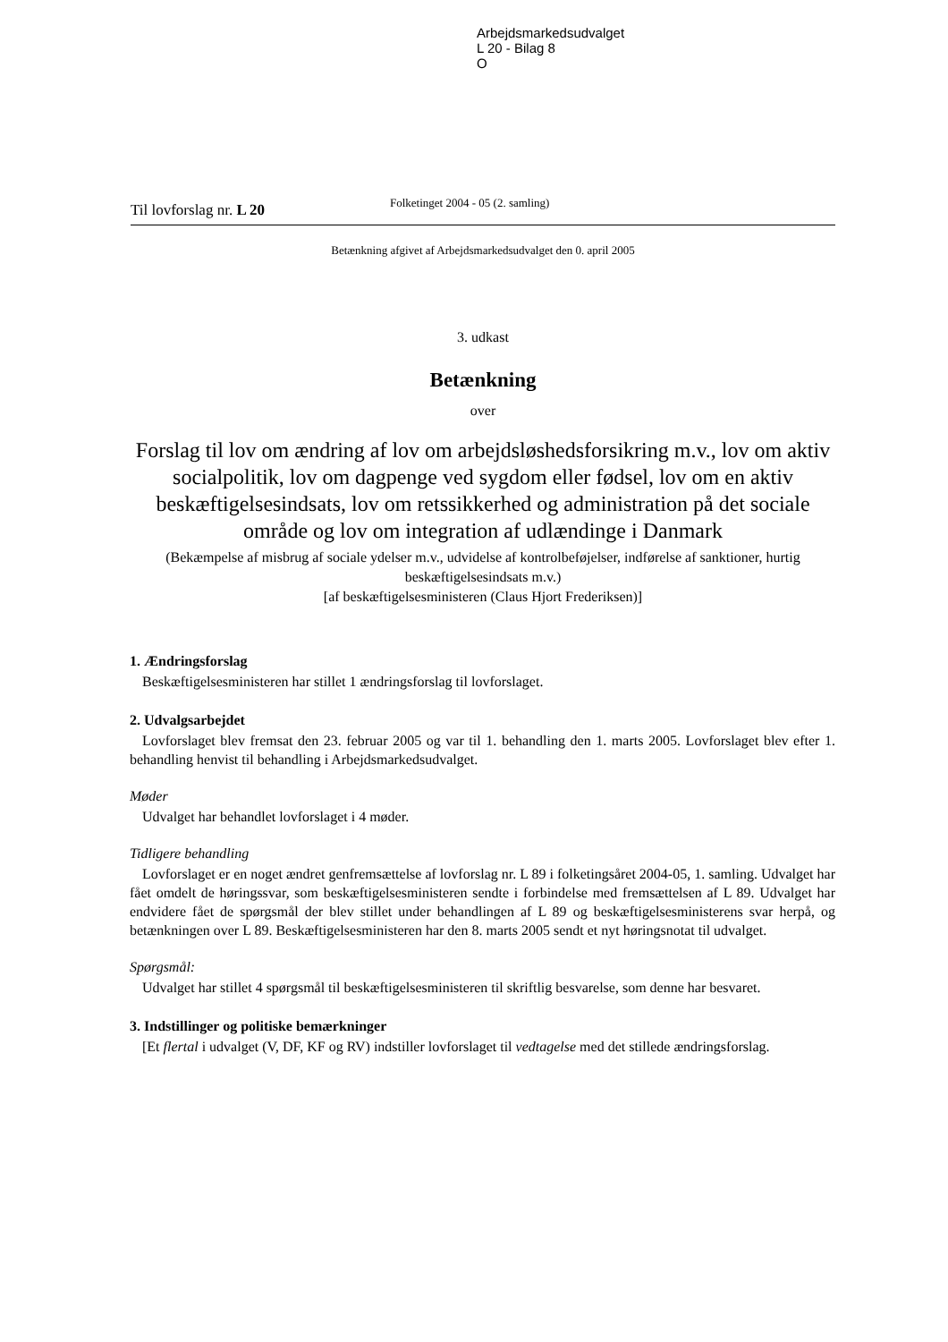Arbejdsmarkedsudvalget
L 20 - Bilag 8
O
Til lovforslag nr. L 20
Folketinget 2004 - 05 (2. samling)
Betænkning afgivet af Arbejdsmarkedsudvalget den 0. april 2005
3. udkast
Betænkning
over
Forslag til lov om ændring af lov om arbejdsløshedsforsikring m.v., lov om aktiv socialpolitik, lov om dagpenge ved sygdom eller fødsel, lov om en aktiv beskæftigelsesindsats, lov om retssikkerhed og administration på det sociale område og lov om integration af udlændinge i Danmark
(Bekæmpelse af misbrug af sociale ydelser m.v., udvidelse af kontrolbeføjelser, indførelse af sanktioner, hurtig beskæftigelsesindsats m.v.)
[af beskæftigelsesministeren (Claus Hjort Frederiksen)]
1. Ændringsforslag
Beskæftigelsesministeren har stillet 1 ændringsforslag til lovforslaget.
2. Udvalgsarbejdet
Lovforslaget blev fremsat den 23. februar 2005 og var til 1. behandling den 1. marts 2005. Lovforslaget blev efter 1. behandling henvist til behandling i Arbejdsmarkedsudvalget.
Møder
Udvalget har behandlet lovforslaget i 4 møder.
Tidligere behandling
Lovforslaget er en noget ændret genfremsættelse af lovforslag nr. L 89 i folketingsåret 2004-05, 1. samling. Udvalget har fået omdelt de høringssvar, som beskæftigelsesministeren sendte i forbindelse med fremsættelsen af L 89. Udvalget har endvidere fået de spørgsmål der blev stillet under behandlingen af L 89 og beskæftigelsesministerens svar herpå, og betænkningen over L 89. Beskæftigelsesministeren har den 8. marts 2005 sendt et nyt høringsnotat til udvalget.
Spørgsmål:
Udvalget har stillet 4 spørgsmål til beskæftigelsesministeren til skriftlig besvarelse, som denne har besvaret.
3. Indstillinger og politiske bemærkninger
[Et flertal i udvalget (V, DF, KF og RV) indstiller lovforslaget til vedtagelse med det stillede ændringsforslag.